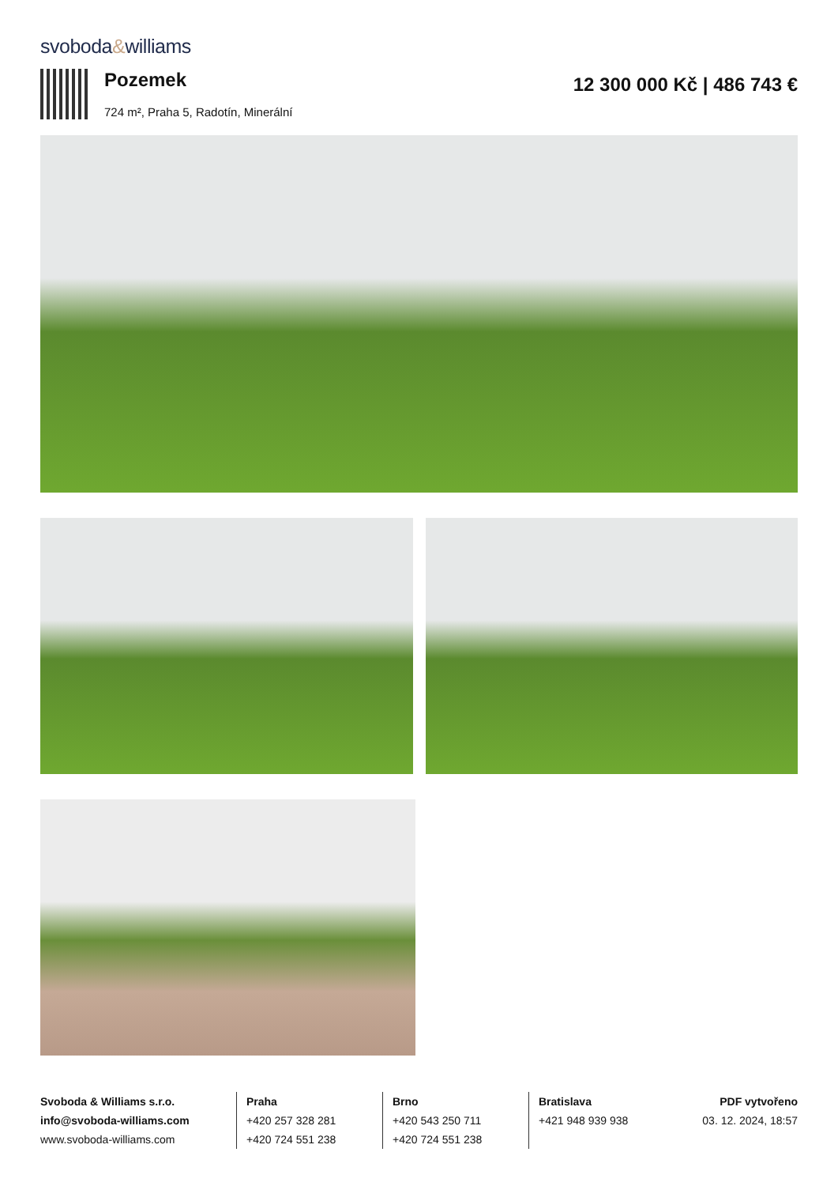svoboda&williams
Pozemek
724 m², Praha 5, Radotín, Minerální
12 300 000 Kč | 486 743 €
Svoboda & Williams s.r.o.
info@svoboda-williams.com
www.svoboda-williams.com
Praha
+420 257 328 281
+420 724 551 238
Brno
+420 543 250 711
+420 724 551 238
Bratislava
+421 948 939 938
PDF vytvořeno
03. 12. 2024, 18:57